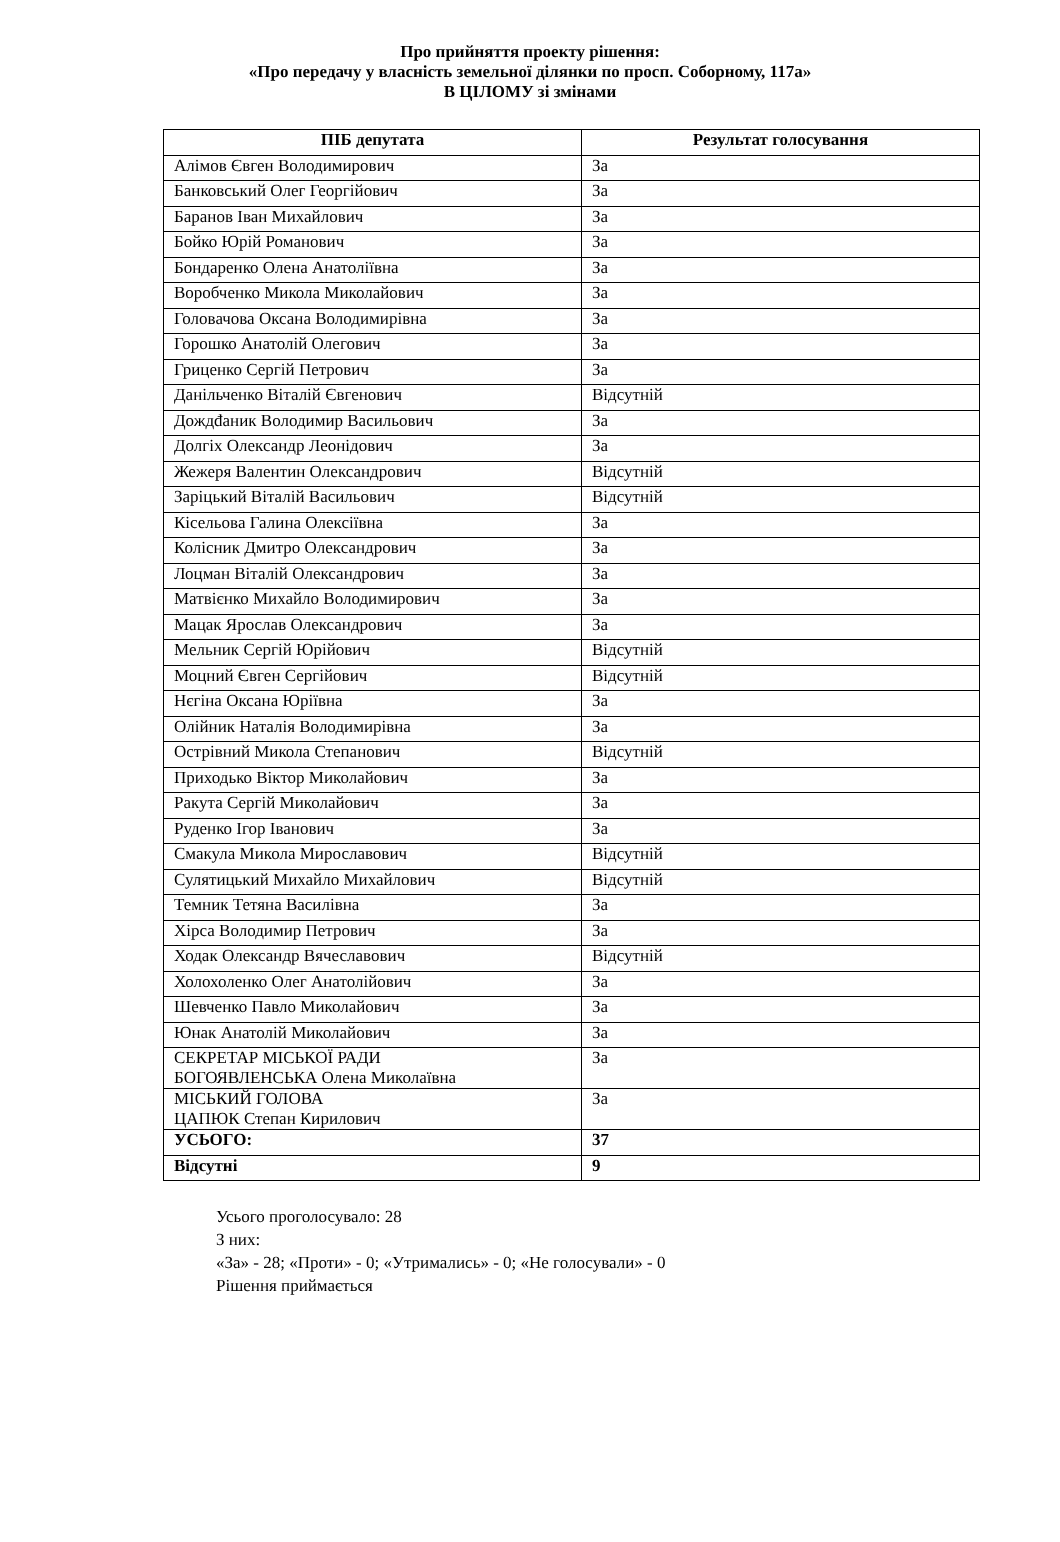Про прийняття проекту рішення:
«Про передачу у власність земельної ділянки по просп. Соборному, 117а»
В ЦІЛОМУ зі змінами
| ПІБ депутата | Результат голосування |
| --- | --- |
| Алімов Євген Володимирович | За |
| Банковський Олег Георгійович | За |
| Баранов Іван Михайлович | За |
| Бойко Юрій Романович | За |
| Бондаренко Олена Анатоліївна | За |
| Воробченко Микола Миколайович | За |
| Головачова Оксана Володимирівна | За |
| Горошко Анатолій Олегович | За |
| Гриценко Сергій Петрович | За |
| Данільченко Віталій Євгенович | Відсутній |
| Дождđаник Володимир Васильович | За |
| Долгіх Олександр Леонідович | За |
| Жежеря Валентин Олександрович | Відсутній |
| Заріцький Віталій Васильович | Відсутній |
| Кісельова Галина Олексіївна | За |
| Колісник Дмитро Олександрович | За |
| Лоцман Віталій Олександрович | За |
| Матвієнко Михайло Володимирович | За |
| Мацак Ярослав Олександрович | За |
| Мельник Сергій Юрійович | Відсутній |
| Моцний Євген Сергійович | Відсутній |
| Нєгіна Оксана Юріївна | За |
| Олійник Наталія Володимирівна | За |
| Острівний Микола Степанович | Відсутній |
| Приходько Віктор Миколайович | За |
| Ракута Сергій Миколайович | За |
| Руденко Ігор Іванович | За |
| Смакула Микола Мирославович | Відсутній |
| Сулятицький Михайло Михайлович | Відсутній |
| Темник Тетяна Василівна | За |
| Хірса Володимир Петрович | За |
| Ходак Олександр Вячеславович | Відсутній |
| Холохоленко Олег Анатолійович | За |
| Шевченко Павло Миколайович | За |
| Юнак Анатолій Миколайович | За |
| СЕКРЕТАР МІСЬКОЇ РАДИ БОГОЯВЛЕНСЬКА Олена Миколаївна | За |
| МІСЬКИЙ ГОЛОВА ЦАПЮК Степан Кирилович | За |
| УСЬОГО: | 37 |
| Відсутні | 9 |
Усього проголосувало: 28
З них:
«За» - 28; «Проти» - 0; «Утримались» - 0; «Не голосували» - 0
Рішення приймається